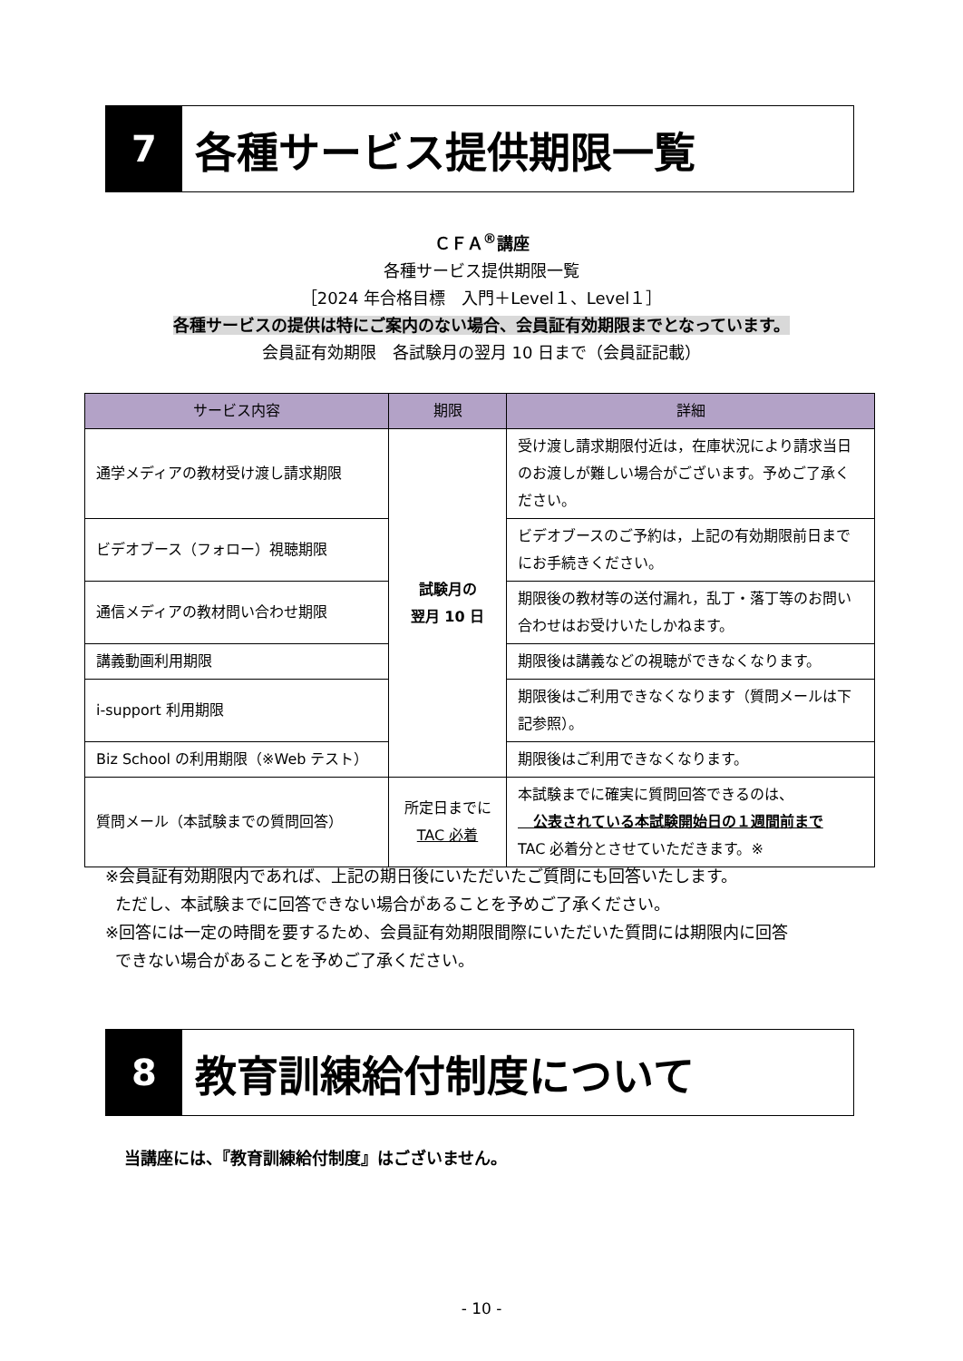7
各種サービス提供期限一覧
ＣＦＡ<sup>®</sup>講座
各種サービス提供期限一覧
［2024 年合格目標　入門＋Level１、Level１］
各種サービスの提供は特にご案内のない場合、会員証有効期限までとなっています。
会員証有効期限　各試験月の翌月 10 日まで（会員証記載）
| サービス内容 | 期限 | 詳細 |
| --- | --- | --- |
| 通学メディアの教材受け渡し請求期限 | 試験月の 翌月 10 日 | 受け渡し請求期限付近は，在庫状況により請求当日のお渡しが難しい場合がございます。予めご了承ください。 |
| ビデオブース（フォロー）視聴期限 | | ビデオブースのご予約は，上記の有効期限前日までにお手続きください。 |
| 通信メディアの教材問い合わせ期限 | | 期限後の教材等の送付漏れ，乱丁・落丁等のお問い合わせはお受けいたしかねます。 |
| 講義動画利用期限 | | 期限後は講義などの視聴ができなくなります。 |
| i-support 利用期限 | | 期限後はご利用できなくなります（質問メールは下記参照）。 |
| Biz School の利用期限（※Web テスト） | | 期限後はご利用できなくなります。 |
| 質問メール（本試験までの質問回答） | 所定日までに TAC 必着 | 本試験までに確実に質問回答できるのは、 公表されている本試験開始日の１週間前まで TAC 必着分とさせていただきます。※ |
※会員証有効期限内であれば、上記の期日後にいただいたご質問にも回答いたします。
ただし、本試験までに回答できない場合があることを予めご了承ください。
※回答には一定の時間を要するため、会員証有効期限間際にいただいた質問には期限内に回答
できない場合があることを予めご了承ください。
8
教育訓練給付制度について
当講座には、『教育訓練給付制度』はございません。
- 10 -